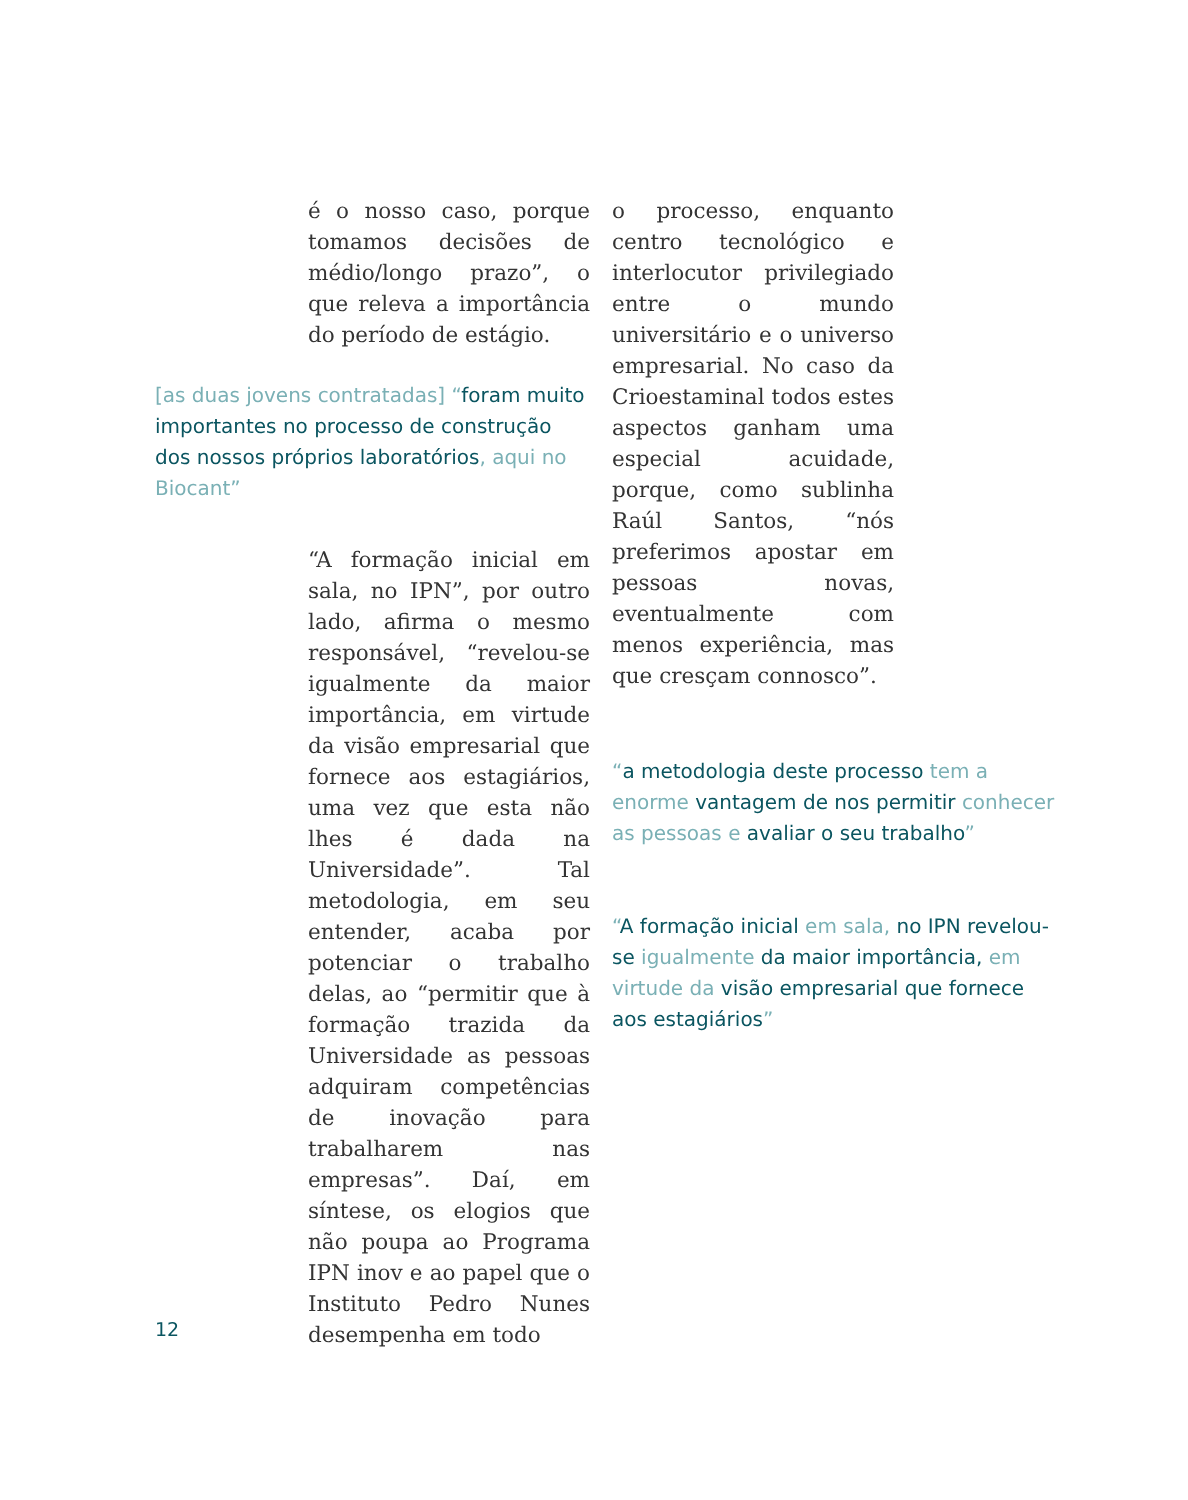é o nosso caso, porque tomamos decisões de médio/longo prazo”, o que releva a importância do período de estágio.
[as duas jovens contratadas] “foram muito importantes no processo de construção dos nossos próprios laboratórios, aqui no Biocant”
“A formação inicial em sala, no IPN”, por outro lado, afirma o mesmo responsável, “revelou-se igualmente da maior importância, em virtude da visão empresarial que fornece aos estagiários, uma vez que esta não lhes é dada na Universidade”. Tal metodologia, em seu entender, acaba por potenciar o trabalho delas, ao “permitir que à formação trazida da Universidade as pessoas adquiram competências de inovação para trabalharem nas empresas”. Daí, em síntese, os elogios que não poupa ao Programa IPN inov e ao papel que o Instituto Pedro Nunes desempenha em todo
o processo, enquanto centro tecnológico e interlocutor privilegiado entre o mundo universitário e o universo empresarial. No caso da Crioestaminal todos estes aspectos ganham uma especial acuidade, porque, como sublinha Raúl Santos, “nós preferimos apostar em pessoas novas, eventualmente com menos experiência, mas que cresçam connosco”.
“a metodologia deste processo tem a enorme vantagem de nos permitir conhecer as pessoas e avaliar o seu trabalho”
“A formação inicial em sala, no IPN revelou-se igualmente da maior importância, em virtude da visão empresarial que fornece aos estagiários”
12